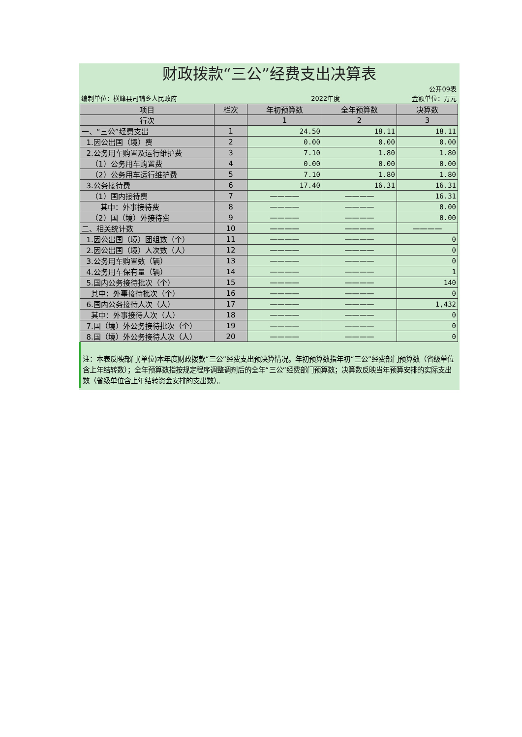财政拨款“三公”经费支出决算表
编制单位：横峰县司铺乡人民政府
2022年度
公开09表
金额单位：万元
| 项目 | 栏次 | 年初预算数 | 全年预算数 | 决算数 |
| --- | --- | --- | --- | --- |
| 行次 | | 1 | 2 | 3 |
| 一、“三公”经费支出 | 1 | 24.50 | 18.11 | 18.11 |
| 1.因公出国（境）费 | 2 | 0.00 | 0.00 | 0.00 |
| 2.公务用车购置及运行维护费 | 3 | 7.10 | 1.80 | 1.80 |
| （1）公务用车购置费 | 4 | 0.00 | 0.00 | 0.00 |
| （2）公务用车运行维护费 | 5 | 7.10 | 1.80 | 1.80 |
| 3.公务接待费 | 6 | 17.40 | 16.31 | 16.31 |
| （1）国内接待费 | 7 | ———— | ———— | 16.31 |
| 其中：外事接待费 | 8 | ———— | ———— | 0.00 |
| （2）国（境）外接待费 | 9 | ———— | ———— | 0.00 |
| 二、相关统计数 | 10 | ———— | ———— | ———— |
| 1.因公出国（境）团组数（个） | 11 | ———— | ———— | 0 |
| 2.因公出国（境）人次数（人） | 12 | ———— | ———— | 0 |
| 3.公务用车购置数（辆） | 13 | ———— | ———— | 0 |
| 4.公务用车保有量（辆） | 14 | ———— | ———— | 1 |
| 5.国内公务接待批次（个） | 15 | ———— | ———— | 140 |
| 其中：外事接待批次（个） | 16 | ———— | ———— | 0 |
| 6.国内公务接待人次（人） | 17 | ———— | ———— | 1,432 |
| 其中：外事接待人次（人） | 18 | ———— | ———— | 0 |
| 7.国（境）外公务接待批次（个） | 19 | ———— | ———— | 0 |
| 8.国（境）外公务接待人次（人） | 20 | ———— | ———— | 0 |
注：本表反映部门(单位)本年度财政拨款“三公”经费支出预决算情况。年初预算数指年初“三公”经费部门预算数（省级单位含上年结转数）；全年预算数指按规定程序调整调剂后的全年“三公”经费部门预算数；决算数反映当年预算安排的实际支出数（省级单位含上年结转资金安排的支出数）。